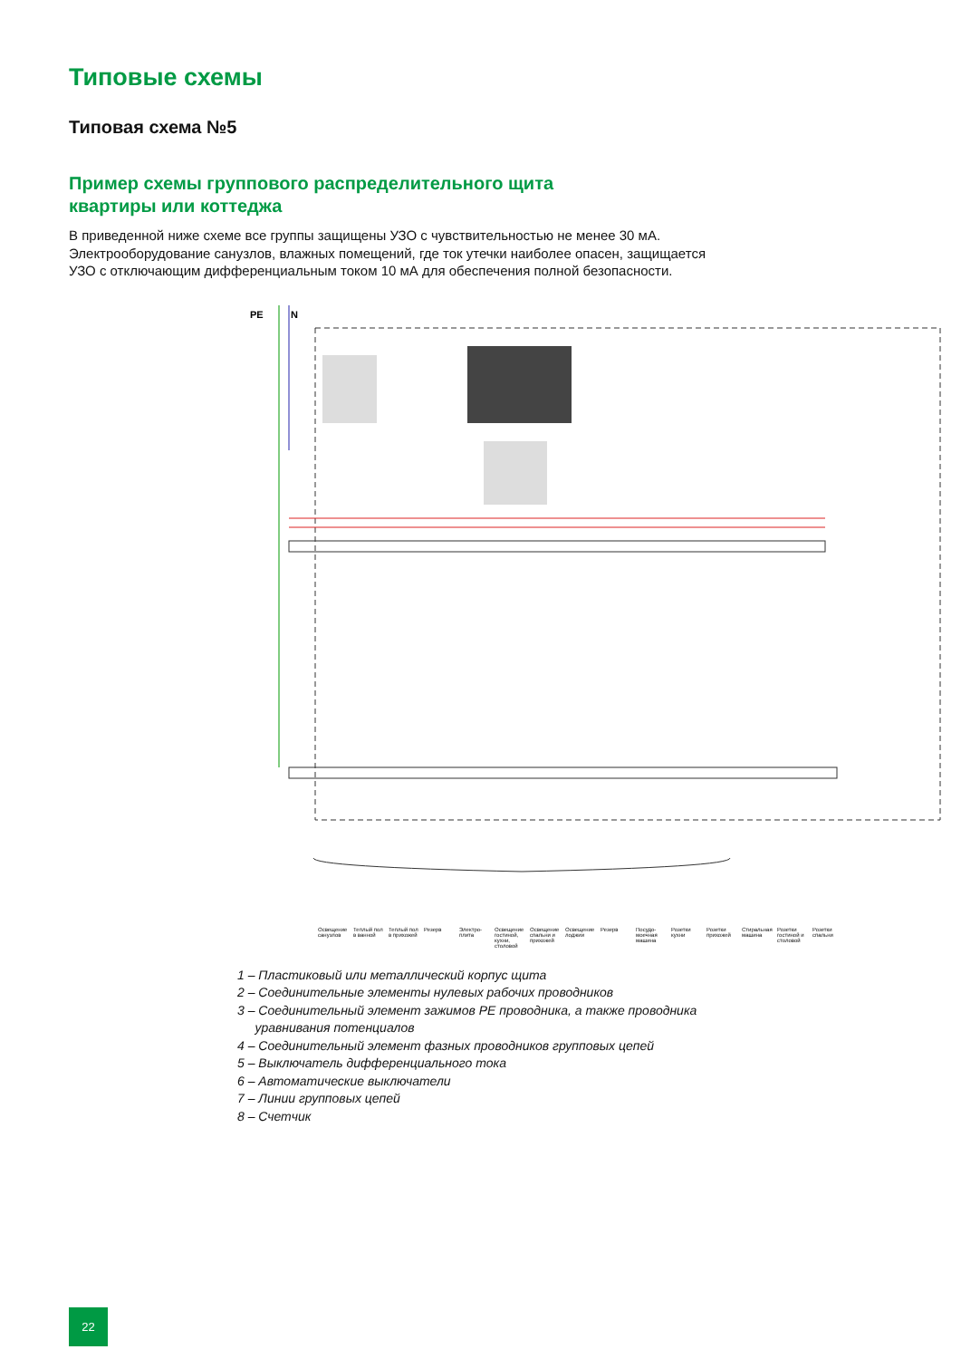Типовые схемы
Типовая схема №5
Пример схемы группового распределительного щита
квартиры или коттеджа
В приведенной ниже схеме все группы защищены УЗО с чувствительностью не менее 30 мА. Электрооборудование санузлов, влажных помещений, где ток утечки наиболее опасен, защищается УЗО с отключающим дифференциальным током 10 мА для обеспечения полной безопасности.
PE
N
Освещение санузлов Теплый пол в ванной Теплый пол в прихожей Резерв Электро-плита Освещение гостиной, кухни, столовой Освещение спальни и прихожей Освещение лоджии Резерв Посудо-моечная машина Розетки кухни Розетки прихожей Стиральная машина Розетки гостиной и столовой Розетки спальни
1 – Пластиковый или металлический корпус щита
2 – Соединительные элементы нулевых рабочих проводников
3 – Соединительный элемент зажимов PE проводника, а также проводника
уравнивания потенциалов
4 – Соединительный элемент фазных проводников групповых цепей
5 – Выключатель дифференциального тока
6 – Автоматические выключатели
7 – Линии групповых цепей
8 – Счетчик
22